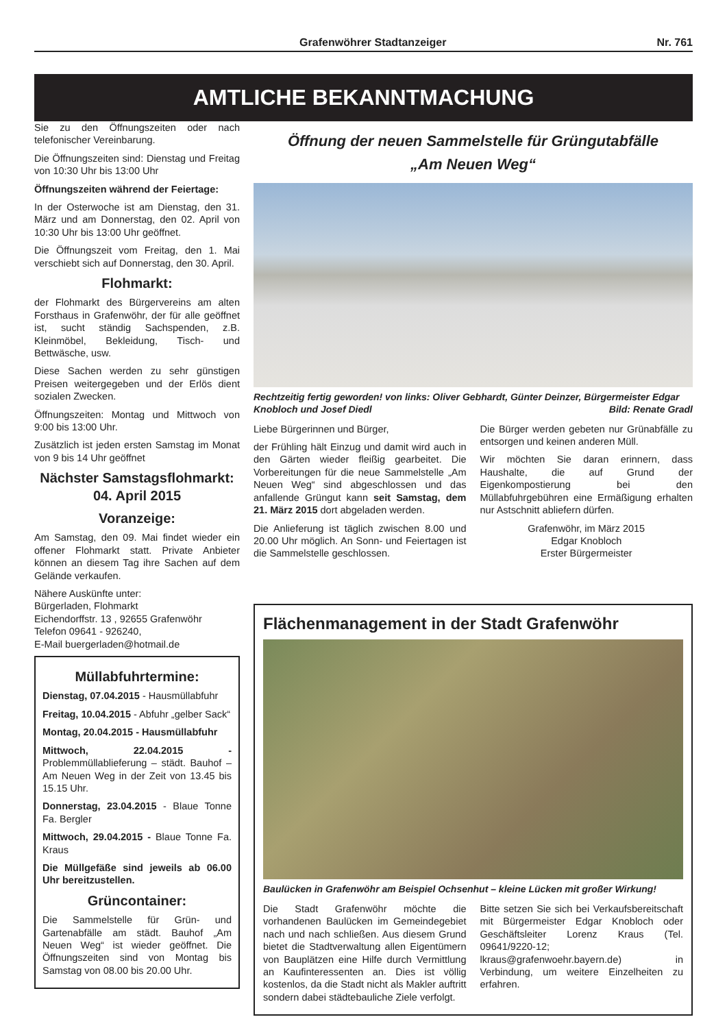Grafenwöhrer Stadtanzeiger Nr. 761
AMTLICHE BEKANNTMACHUNG
Sie zu den Öffnungszeiten oder nach telefonischer Vereinbarung.
Die Öffnungszeiten sind: Dienstag und Freitag von 10:30 Uhr bis 13:00 Uhr
Öffnungszeiten während der Feiertage:
In der Osterwoche ist am Dienstag, den 31. März und am Donnerstag, den 02. April von 10:30 Uhr bis 13:00 Uhr geöffnet.
Die Öffnungszeit vom Freitag, den 1. Mai verschiebt sich auf Donnerstag, den 30. April.
Flohmarkt:
der Flohmarkt des Bürgervereins am alten Forsthaus in Grafenwöhr, der für alle geöffnet ist, sucht ständig Sachspenden, z.B. Kleinmöbel, Bekleidung, Tisch- und Bettwäsche, usw.
Diese Sachen werden zu sehr günstigen Preisen weitergegeben und der Erlös dient sozialen Zwecken.
Öffnungszeiten: Montag und Mittwoch von 9:00 bis 13:00 Uhr.
Zusätzlich ist jeden ersten Samstag im Monat von 9 bis 14 Uhr geöffnet
Nächster Samstagsflohmarkt:
04. April 2015
Voranzeige:
Am Samstag, den 09. Mai findet wieder ein offener Flohmarkt statt. Private Anbieter können an diesem Tag ihre Sachen auf dem Gelände verkaufen.
Nähere Auskünfte unter:
Bürgerladen, Flohmarkt
Eichendorffstr. 13 , 92655 Grafenwöhr
Telefon 09641 - 926240,
E-Mail buergerladen@hotmail.de
Müllabfuhrtermine:
Dienstag, 07.04.2015 - Hausmüllabfuhr
Freitag, 10.04.2015 - Abfuhr „gelber Sack“
Montag, 20.04.2015 - Hausmüllabfuhr
Mittwoch, 22.04.2015 - Problemmüllablieferung – städt. Bauhof – Am Neuen Weg in der Zeit von 13.45 bis 15.15 Uhr.
Donnerstag, 23.04.2015 - Blaue Tonne Fa. Bergler
Mittwoch, 29.04.2015 - Blaue Tonne Fa. Kraus
Die Müllgefäße sind jeweils ab 06.00 Uhr bereitzustellen.
Grüncontainer:
Die Sammelstelle für Grün- und Gartenabfälle am städt. Bauhof „Am Neuen Weg“ ist wieder geöffnet. Die Öffnungszeiten sind von Montag bis Samstag von 08.00 bis 20.00 Uhr.
Öffnung der neuen Sammelstelle für Grüngutabfälle
„Am Neuen Weg“
Rechtzeitig fertig geworden! von links: Oliver Gebhardt, Günter Deinzer, Bürgermeister Edgar Knobloch und Josef Diedl Bild: Renate Gradl
Liebe Bürgerinnen und Bürger,
der Frühling hält Einzug und damit wird auch in den Gärten wieder fleißig gearbeitet. Die Vorbereitungen für die neue Sammelstelle „Am Neuen Weg“ sind abgeschlossen und das anfallende Grüngut kann seit Samstag, dem 21. März 2015 dort abgeladen werden.
Die Anlieferung ist täglich zwischen 8.00 und 20.00 Uhr möglich. An Sonn- und Feiertagen ist die Sammelstelle geschlossen.
Die Bürger werden gebeten nur Grünabfälle zu entsorgen und keinen anderen Müll.
Wir möchten Sie daran erinnern, dass Haushalte, die auf Grund der Eigenkompostierung bei den Müllabfuhrgebühren eine Ermäßigung erhalten nur Astschnitt abliefern dürfen.
Grafenwöhr, im März 2015
Edgar Knobloch
Erster Bürgermeister
Flächenmanagement in der Stadt Grafenwöhr
Baulücken in Grafenwöhr am Beispiel Ochsenhut – kleine Lücken mit großer Wirkung!
Die Stadt Grafenwöhr möchte die vorhandenen Baulücken im Gemeindegebiet nach und nach schließen. Aus diesem Grund bietet die Stadtverwaltung allen Eigentümern von Bauplätzen eine Hilfe durch Vermittlung an Kaufinteressenten an. Dies ist völlig kostenlos, da die Stadt nicht als Makler auftritt sondern dabei städtebauliche Ziele verfolgt.
Bitte setzen Sie sich bei Verkaufsbereitschaft mit Bürgermeister Edgar Knobloch oder Geschäftsleiter Lorenz Kraus (Tel. 09641/9220-12; lkraus@grafenwoehr.bayern.de) in Verbindung, um weitere Einzelheiten zu erfahren.